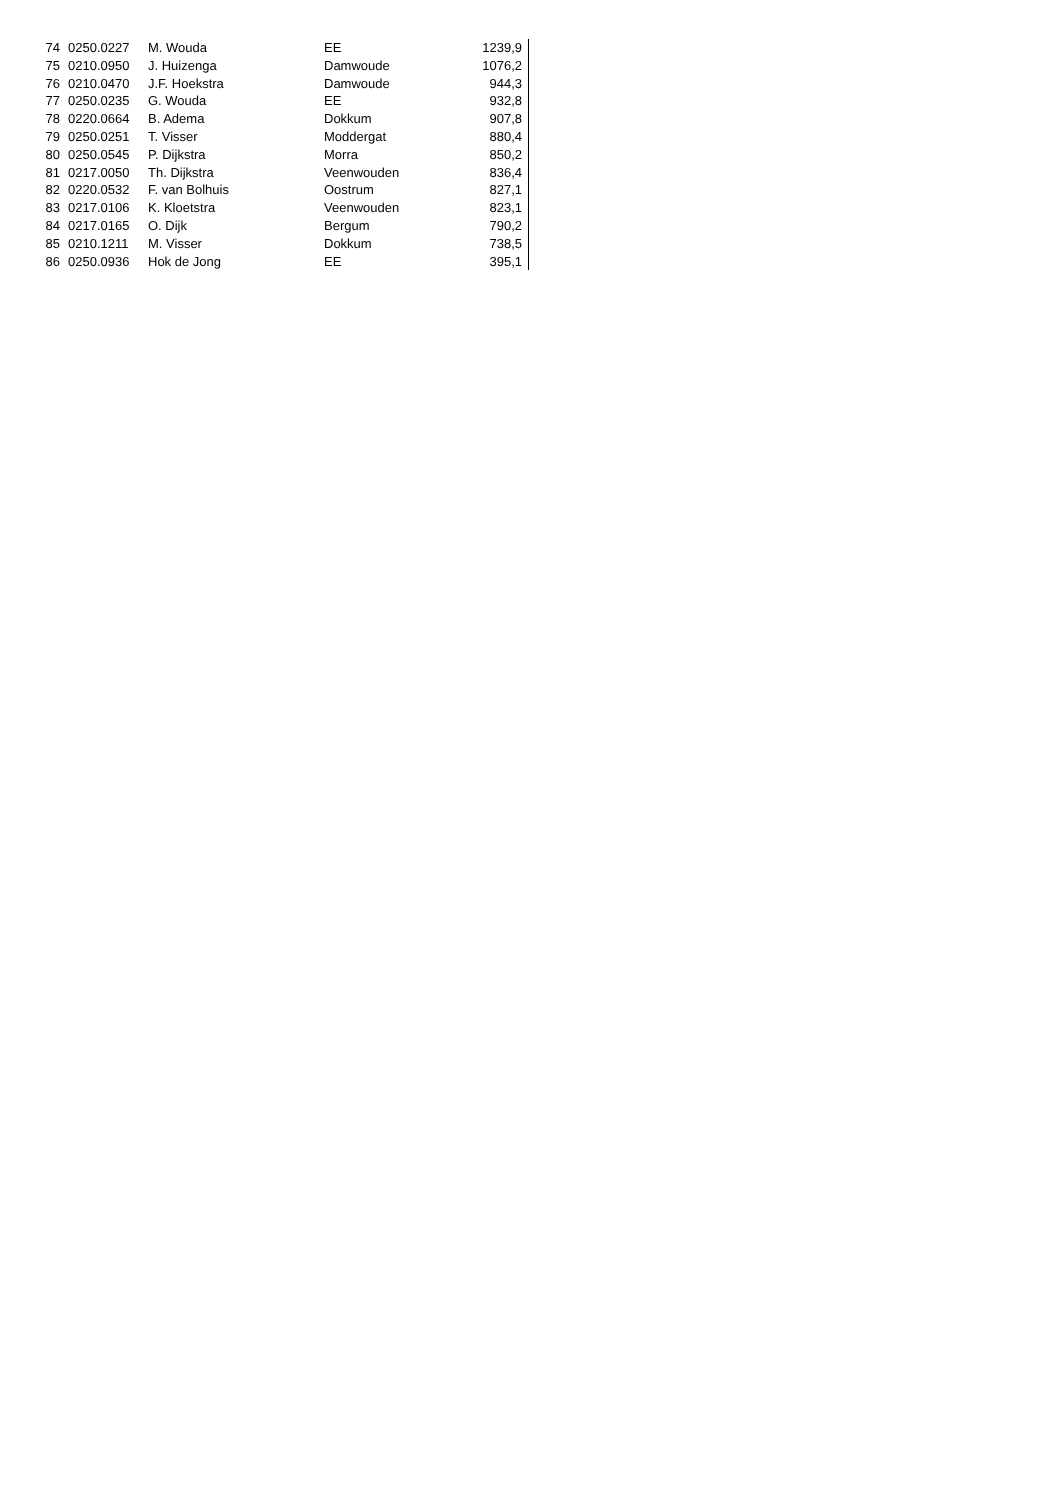| 74 | 0250.0227 | M. Wouda | EE | 1239,9 |
| 75 | 0210.0950 | J. Huizenga | Damwoude | 1076,2 |
| 76 | 0210.0470 | J.F. Hoekstra | Damwoude | 944,3 |
| 77 | 0250.0235 | G. Wouda | EE | 932,8 |
| 78 | 0220.0664 | B. Adema | Dokkum | 907,8 |
| 79 | 0250.0251 | T. Visser | Moddergat | 880,4 |
| 80 | 0250.0545 | P. Dijkstra | Morra | 850,2 |
| 81 | 0217.0050 | Th. Dijkstra | Veenwouden | 836,4 |
| 82 | 0220.0532 | F. van Bolhuis | Oostrum | 827,1 |
| 83 | 0217.0106 | K. Kloetstra | Veenwouden | 823,1 |
| 84 | 0217.0165 | O. Dijk | Bergum | 790,2 |
| 85 | 0210.1211 | M. Visser | Dokkum | 738,5 |
| 86 | 0250.0936 | Hok de Jong | EE | 395,1 |